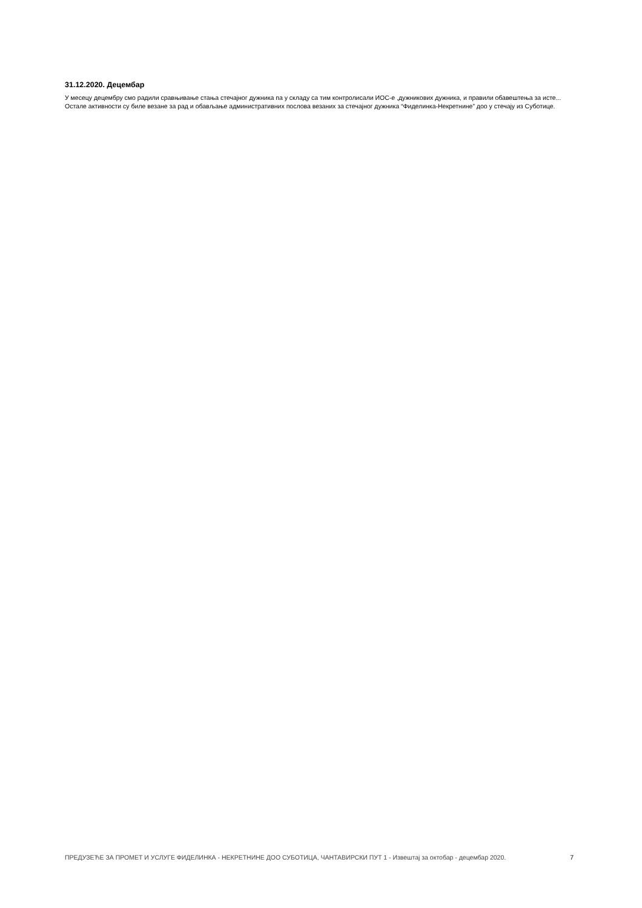31.12.2020. Децембар
У месецу децембру смо радили сравњивање стања стечајног дужника па у складу са тим контролисали ИОС-е ,дужникових дужника, и правили обавештења за исте...
Остале активности су биле везане за рад и обављање административних послова везаних за стечајног дужника “Фиделинка-Некретнине” доо у стечају из Суботице.
ПРЕДУЗЕЋЕ ЗА ПРОМЕТ И УСЛУГЕ ФИДЕЛИНКА - НЕКРЕТНИНЕ ДОО СУБОТИЦА, ЧАНТАВИРСКИ ПУТ 1 - Извештај за октобар - децембар 2020.
7